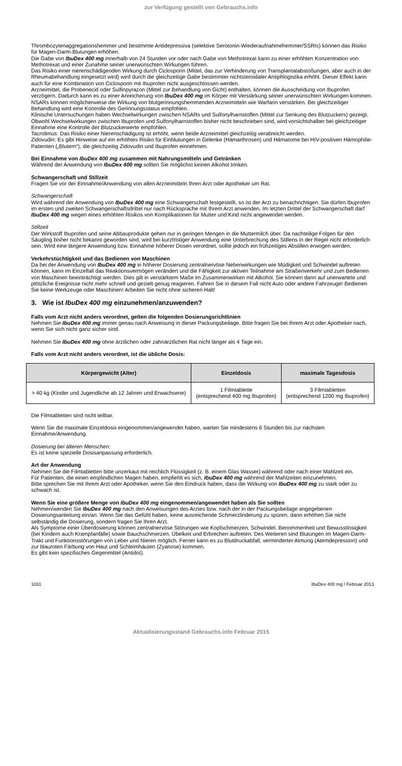zur Verfügung gestellt von Gebrauchs.info
Thrombozytenaggregationshemmer und bestimmte Antidepressiva (selektive Serotonin-Wiederaufnahmehemmer/SSRIs) können das Risiko für Magen-Darm-Blutungen erhöhen.
Die Gabe von IbuDex 400 mg innerhalb von 24 Stunden vor oder nach Gabe von Methotrexat kann zu einer erhöhten Konzentration von Methotrexat und einer Zunahme seiner unerwünschten Wirkungen führen.
Das Risiko einer nierenschädigenden Wirkung durch Ciclosporin (Mittel, das zur Verhinderung von Transplantatabstoßungen, aber auch in der Rheumabehandlung eingesetzt wird) wird durch die gleichzeitige Gabe bestimmter nichtsteroidaler Antiphlogistika erhöht. Dieser Effekt kann auch für eine Kombination von Ciclosporin mit Ibuprofen nicht ausgeschlossen werden.
Arzneimittel, die Probenecid oder Sulfinpyrazon (Mittel zur Behandlung von Gicht) enthalten, können die Ausscheidung von Ibuprofen verzögern. Dadurch kann es zu einer Anreicherung von IbuDex 400 mg im Körper mit Verstärkung seiner unerwünschten Wirkungen kommen.
NSARs können möglicherweise die Wirkung von blutgerinnungshemmenden Arzneimitteln wie Warfarin verstärken. Bei gleichzeitiger Behandlung wird eine Kontrolle des Gerinnungsstatus empfohlen.
Klinische Untersuchungen haben Wechselwirkungen zwischen NSARs und Sulfonylharnstoffen (Mittel zur Senkung des Blutzuckers) gezeigt. Obwohl Wechselwirkungen zwischen Ibuprofen und Sulfonylharnstoffen bisher nicht beschrieben sind, wird vorsichtshalber bei gleichzeitiger Einnahme eine Kontrolle der Blutzuckerwerte empfohlen.
Tacrolimus: Das Risiko einer Nierenschädigung ist erhöht, wenn beide Arzneimittel gleichzeitig verabreicht werden.
Zidovudin: Es gibt Hinweise auf ein erhöhtes Risiko für Einblutungen in Gelenke (Hämarthrosen) und Hämatome bei HIV-positiven Hämophilie-Patienten („Blutern“), die gleichzeitig Zidovudin und Ibuprofen einnehmen.
Bei Einnahme von IbuDex 400 mg zusammen mit Nahrungsmitteln und Getränken
Während der Anwendung von IbuDex 400 mg sollten Sie möglichst keinen Alkohol trinken.
Schwangerschaft und Stillzeit
Fragen Sie vor der Einnahme/Anwendung von allen Arzneimitteln Ihren Arzt oder Apotheker um Rat.
Schwangerschaft
Wird während der Anwendung von IbuDex 400 mg eine Schwangerschaft festgestellt, so ist der Arzt zu benachrichtigen. Sie dürfen Ibuprofen im ersten und zweiten Schwangerschaftsdrittel nur nach Rücksprache mit Ihrem Arzt anwenden. Im letzten Drittel der Schwangerschaft darf IbuDex 400 mg wegen eines erhöhten Risikos von Komplikationen für Mutter und Kind nicht angewendet werden.
Stillzeit
Der Wirkstoff Ibuprofen und seine Abbauprodukte gehen nur in geringen Mengen in die Muttermilch über. Da nachteilige Folgen für den Säugling bisher nicht bekannt geworden sind, wird bei kurzfristiger Anwendung eine Unterbrechung des Stillens in der Regel nicht erforderlich sein. Wird eine längere Anwendung bzw. Einnahme höherer Dosen verordnet, sollte jedoch ein frühzeitiges Abstillen erwogen werden.
Verkehrstüchtigkeit und das Bedienen von Maschinen
Da bei der Anwendung von IbuDex 400 mg in höherer Dosierung zentralnervöse Nebenwirkungen wie Müdigkeit und Schwindel auftreten können, kann im Einzelfall das Reaktionsvermögen verändert und die Fähigkeit zur aktiven Teilnahme am Straßenverkehr und zum Bedienen von Maschinen beeinträchtigt werden. Dies gilt in verstärktem Maße im Zusammenwirken mit Alkohol. Sie können dann auf unerwartete und plötzliche Ereignisse nicht mehr schnell und gezielt genug reagieren. Fahren Sie in diesem Fall nicht Auto oder andere Fahrzeuge! Bedienen Sie keine Werkzeuge oder Maschinen! Arbeiten Sie nicht ohne sicheren Halt!
3. Wie ist IbuDex 400 mg einzunehmen/anzuwenden?
Falls vom Arzt nicht anders verordnet, gelten die folgenden Dosierungsrichtlinien
Nehmen Sie IbuDex 400 mg immer genau nach Anweisung in dieser Packungsbeilage. Bitte fragen Sie bei Ihrem Arzt oder Apotheker nach, wenn Sie sich nicht ganz sicher sind.
Nehmen Sie IbuDex 400 mg ohne ärztlichen oder zahnärztlichen Rat nicht länger als 4 Tage ein.
Falls vom Arzt nicht anders verordnet, ist die übliche Dosis:
| Körpergewicht (Alter) | Einzeldosis | maximale Tagesdosis |
| --- | --- | --- |
| > 40 kg (Kinder und Jugendliche ab 12 Jahren und Erwachsene) | 1 Filmtablette (entsprechend 400 mg Ibuprofen) | 3 Filmtabletten (entsprechend 1200 mg Ibuprofen) |
Die Filmtabletten sind nicht teilbar.
Wenn Sie die maximale Einzeldosis eingenommen/angewendet haben, warten Sie mindestens 6 Stunden bis zur nächsten Einnahme/Anwendung.
Dosierung bei älteren Menschen:
Es ist keine spezielle Dosisanpassung erforderlich.
Art der Anwendung
Nehmen Sie die Filmtabletten bitte unzerkaut mit reichlich Flüssigkeit (z. B. einem Glas Wasser) während oder nach einer Mahlzeit ein.
Für Patienten, die einen empfindlichen Magen haben, empfiehlt es sich, IbuDex 400 mg während der Mahlzeiten einzunehmen.
Bitte sprechen Sie mit Ihrem Arzt oder Apotheker, wenn Sie den Eindruck haben, dass die Wirkung von IbuDex 400 mg zu stark oder zu schwach ist.
Wenn Sie eine größere Menge von IbuDex 400 mg eingenommen/angewendet haben als Sie sollten
Nehmen/wenden Sie IbuDex 400 mg nach den Anweisungen des Arztes bzw. nach der in der Packungsbeilage angegebenen Dosierungsanleitung ein/an. Wenn Sie das Gefühl haben, keine ausreichende Schmerzlinderung zu spüren, dann erhöhen Sie nicht selbständig die Dosierung, sondern fragen Sie Ihren Arzt.
Als Symptome einer Überdosierung können zentralnervöse Störungen wie Kopfschmerzen, Schwindel, Benommenheit und Bewusstlosigkeit (bei Kindern auch Krampfanfälle) sowie Bauchschmerzen, Übelkeit und Erbrechen auftreten. Des Weiteren sind Blutungen im Magen-Darm-Trakt und Funktionsstörungen von Leber und Nieren möglich. Ferner kann es zu Blutdruckabfall, verminderter Atmung (Atemdepression) und zur blauroten Färbung von Haut und Schleimhäuten (Zyanose) kommen.
Es gibt kein spezifisches Gegenmittel (Antidot).
1031 IbuDex 400 mg / Februar 2013
Aktualisierungsstand Gebrauchs.info Februar 2015